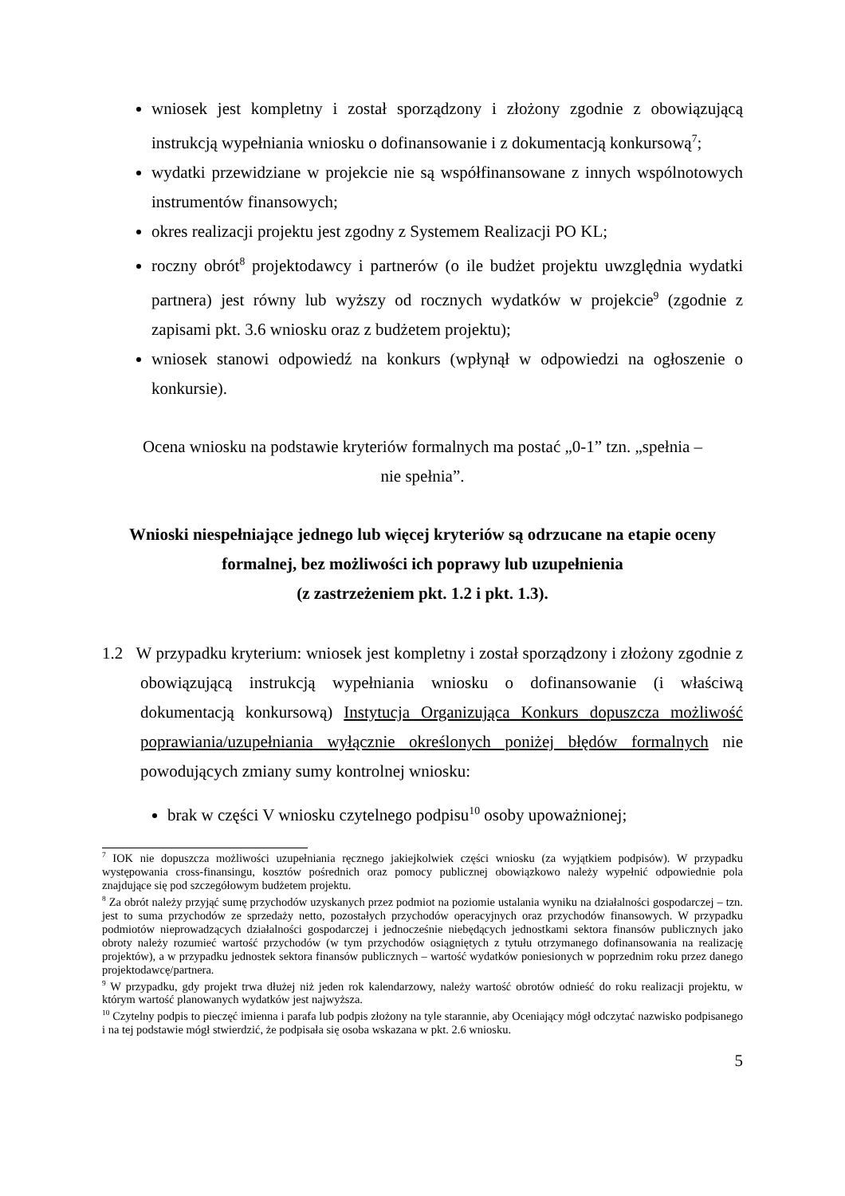wniosek jest kompletny i został sporządzony i złożony zgodnie z obowiązującą instrukcją wypełniania wniosku o dofinansowanie i z dokumentacją konkursową<sup>7</sup>;
wydatki przewidziane w projekcie nie są współfinansowane z innych wspólnotowych instrumentów finansowych;
okres realizacji projektu jest zgodny z Systemem Realizacji PO KL;
roczny obrót<sup>8</sup> projektodawcy i partnerów (o ile budżet projektu uwzględnia wydatki partnera) jest równy lub wyższy od rocznych wydatków w projekcie<sup>9</sup> (zgodnie z zapisami pkt. 3.6 wniosku oraz z budżetem projektu);
wniosek stanowi odpowiedź na konkurs (wpłynął w odpowiedzi na ogłoszenie o konkursie).
Ocena wniosku na podstawie kryteriów formalnych ma postać „0-1” tzn. „spełnia –
nie spełnia”.
Wnioski niespełniające jednego lub więcej kryteriów są odrzucane na etapie oceny formalnej, bez możliwości ich poprawy lub uzupełnienia
(z zastrzeżeniem pkt. 1.2 i pkt. 1.3).
1.2 W przypadku kryterium: wniosek jest kompletny i został sporządzony i złożony zgodnie z obowiązującą instrukcją wypełniania wniosku o dofinansowanie (i właściwą dokumentacją konkursową) Instytucja Organizująca Konkurs dopuszcza możliwość poprawiania/uzupełniania wyłącznie określonych poniżej błędów formalnych nie powodujących zmiany sumy kontrolnej wniosku:
brak w części V wniosku czytelnego podpisu<sup>10</sup> osoby upoważnionej;
<sup>7</sup> IOK nie dopuszcza możliwości uzupełniania ręcznego jakiejkolwiek części wniosku (za wyjątkiem podpisów). W przypadku występowania cross-finansingu, kosztów pośrednich oraz pomocy publicznej obowiązkowo należy wypełnić odpowiednie pola znajdujące się pod szczegółowym budżetem projektu.
<sup>8</sup> Za obrót należy przyjąć sumę przychodów uzyskanych przez podmiot na poziomie ustalania wyniku na działalności gospodarczej – tzn. jest to suma przychodów ze sprzedaży netto, pozostałych przychodów operacyjnych oraz przychodów finansowych. W przypadku podmiotów nieprowadzących działalności gospodarczej i jednocześnie niebędących jednostkami sektora finansów publicznych jako obroty należy rozumieć wartość przychodów (w tym przychodów osiągniętych z tytułu otrzymanego dofinansowania na realizację projektów), a w przypadku jednostek sektora finansów publicznych – wartość wydatków poniesionych w poprzednim roku przez danego projektodawcę/partnera.
<sup>9</sup> W przypadku, gdy projekt trwa dłużej niż jeden rok kalendarzowy, należy wartość obrotów odnieść do roku realizacji projektu, w którym wartość planowanych wydatków jest najwyższa.
<sup>10</sup> Czytelny podpis to pieczęć imienna i parafa lub podpis złożony na tyle starannie, aby Oceniający mógł odczytać nazwisko podpisanego i na tej podstawie mógł stwierdzić, że podpisała się osoba wskazana w pkt. 2.6 wniosku.
5